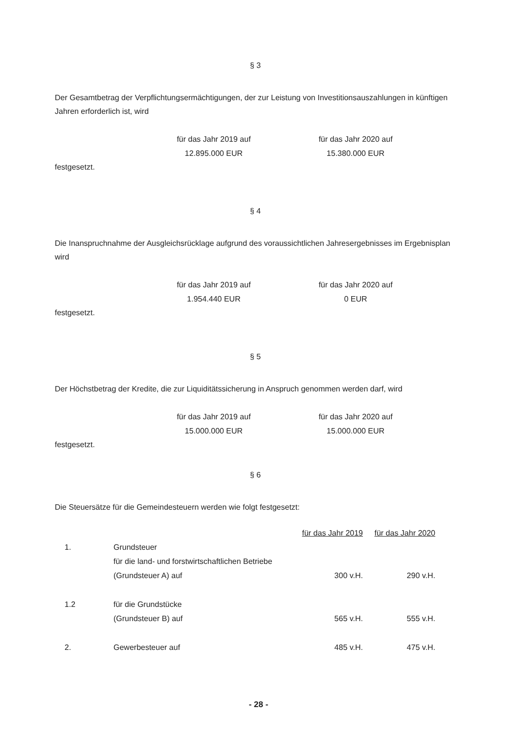§ 3
Der Gesamtbetrag der Verpflichtungsermächtigungen, der zur Leistung von Investitionsauszahlungen in künftigen Jahren erforderlich ist, wird
für das Jahr 2019 auf
12.895.000 EUR
für das Jahr 2020 auf
15.380.000 EUR
festgesetzt.
§ 4
Die Inanspruchnahme der Ausgleichsrücklage aufgrund des voraussichtlichen Jahresergebnisses im Ergebnisplan wird
für das Jahr 2019 auf
1.954.440 EUR
für das Jahr 2020 auf
0 EUR
festgesetzt.
§ 5
Der Höchstbetrag der Kredite, die zur Liquiditätssicherung in Anspruch genommen werden darf, wird
für das Jahr 2019 auf
15.000.000 EUR
für das Jahr 2020 auf
15.000.000 EUR
festgesetzt.
§ 6
Die Steuersätze für die Gemeindesteuern werden wie folgt festgesetzt:
| | | für das Jahr 2019 | für das Jahr 2020 |
| 1. | Grundsteuer | | |
| | für die land- und forstwirtschaftlichen Betriebe | | |
| | (Grundsteuer A) auf | 300 v.H. | 290 v.H. |
| 1.2 | für die Grundstücke | | |
| | (Grundsteuer B) auf | 565 v.H. | 555 v.H. |
| 2. | Gewerbesteuer auf | 485 v.H. | 475 v.H. |
- 28 -